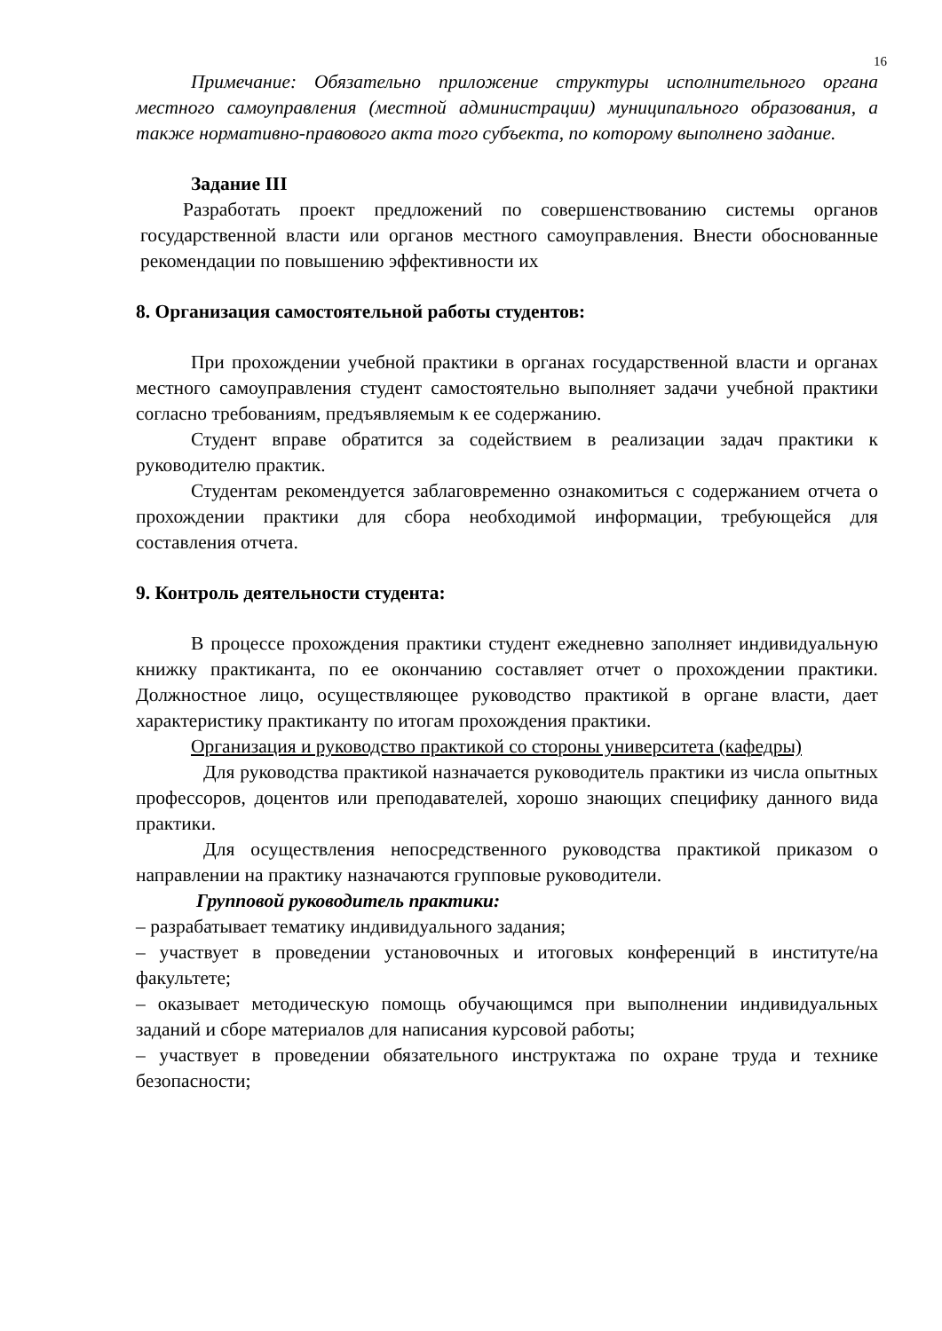16
Примечание: Обязательно приложение структуры исполнительного органа местного самоуправления (местной администрации) муниципального образования, а также нормативно-правового акта того субъекта, по которому выполнено задание.
Задание III
Разработать проект предложений по совершенствованию системы органов государственной власти или органов местного самоуправления. Внести обоснованные рекомендации по повышению эффективности их
8. Организация самостоятельной работы студентов:
При прохождении учебной практики в органах государственной власти и органах местного самоуправления студент самостоятельно выполняет задачи учебной практики согласно требованиям, предъявляемым к ее содержанию.
Студент вправе обратится за содействием в реализации задач практики к руководителю практик.
Студентам рекомендуется заблаговременно ознакомиться с содержанием отчета о прохождении практики для сбора необходимой информации, требующейся для составления отчета.
9. Контроль деятельности студента:
В процессе прохождения практики студент ежедневно заполняет индивидуальную книжку практиканта, по ее окончанию составляет отчет о прохождении практики. Должностное лицо, осуществляющее руководство практикой в органе власти, дает характеристику практиканту по итогам прохождения практики.
Организация и руководство практикой со стороны университета (кафедры)
Для руководства практикой назначается руководитель практики из числа опытных профессоров, доцентов или преподавателей, хорошо знающих специфику данного вида практики.
Для осуществления непосредственного руководства практикой приказом о направлении на практику назначаются групповые руководители.
Групповой руководитель практики:
– разрабатывает тематику индивидуального задания;
– участвует в проведении установочных и итоговых конференций в институте/на факультете;
– оказывает методическую помощь обучающимся при выполнении индивидуальных заданий и сборе материалов для написания курсовой работы;
– участвует в проведении обязательного инструктажа по охране труда и технике безопасности;